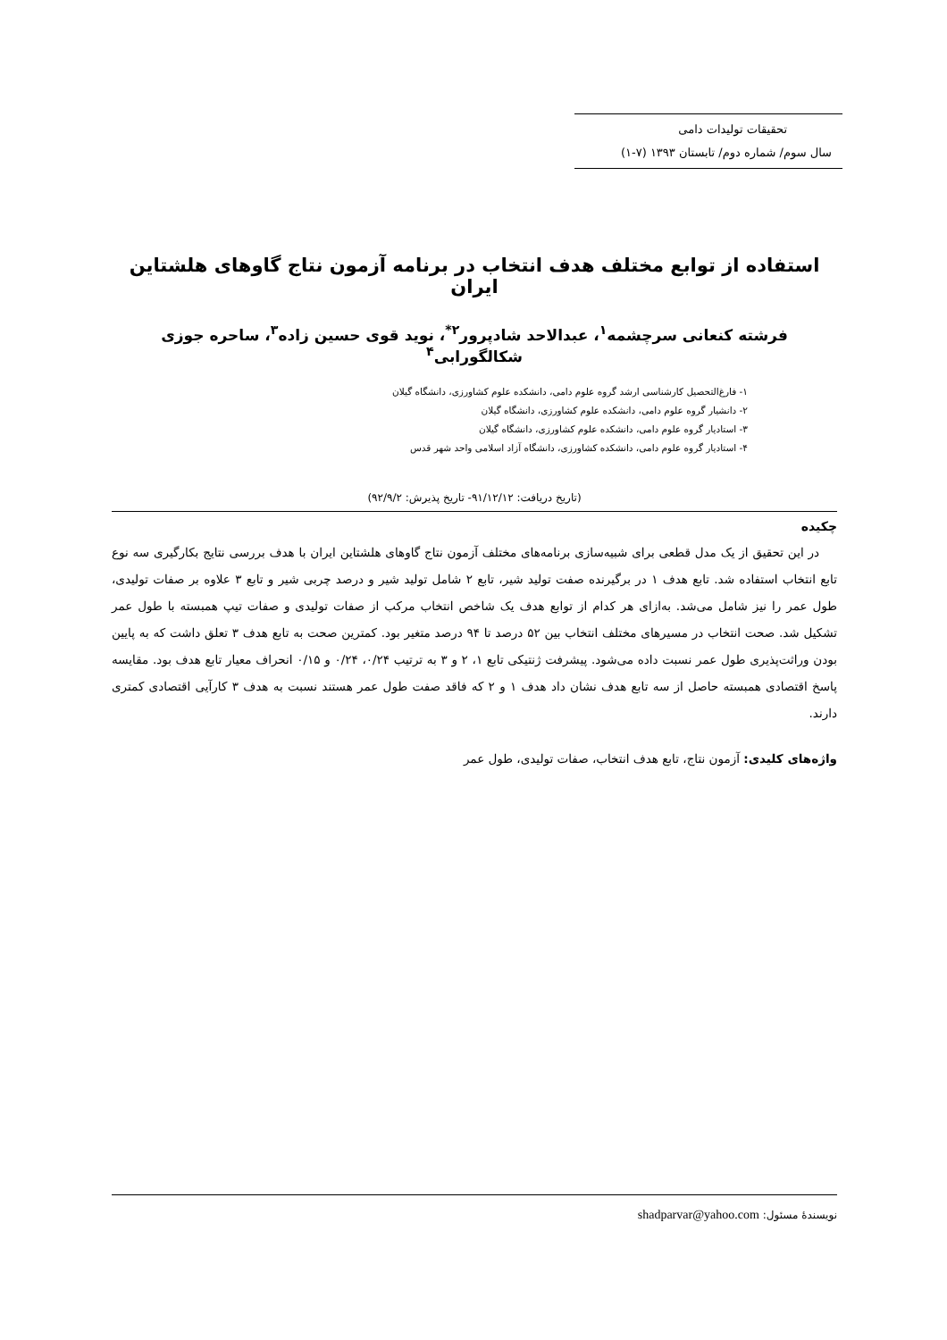تحقیقات تولیدات دامی
سال سوم/ شماره دوم/ تابستان ۱۳۹۳ (۷-۱)
استفاده از توابع مختلف هدف انتخاب در برنامه آزمون نتاج گاوهای هلشتاین ایران
فرشته کنعانی سرچشمه<sup>۱</sup>، عبدالاحد شادپرور<sup>۲*</sup>، نوید قوی حسین زاده<sup>۳</sup>، ساحره جوزی شکالگورابی<sup>۴</sup>
۱- فارغ‌التحصیل کارشناسی ارشد گروه علوم دامی، دانشکده علوم کشاورزی، دانشگاه گیلان
۲- دانشیار گروه علوم دامی، دانشکده علوم کشاورزی، دانشگاه گیلان
۳- استادیار گروه علوم دامی، دانشکده علوم کشاورزی، دانشگاه گیلان
۴- استادیار گروه علوم دامی، دانشکده کشاورزی، دانشگاه آزاد اسلامی واحد شهر قدس
(تاریخ دریافت: ۹۱/۱۲/۱۲- تاریخ پذیرش: ۹۲/۹/۲)
چکیده
در این تحقیق از یک مدل قطعی برای شبیه‌سازی برنامه‌های مختلف آزمون نتاج گاوهای هلشتاین ایران با هدف بررسی نتایج بکارگیری سه نوع تابع انتخاب استفاده شد. تابع هدف ۱ در برگیرنده صفت تولید شیر، تابع ۲ شامل تولید شیر و درصد چربی شیر و تابع ۳ علاوه بر صفات تولیدی، طول عمر را نیز شامل می‌شد. به‌ازای هر کدام از توابع هدف یک شاخص انتخاب مرکب از صفات تولیدی و صفات تیپ همبسته با طول عمر تشکیل شد. صحت انتخاب در مسیرهای مختلف انتخاب بین ۵۲ درصد تا ۹۴ درصد متغیر بود. کمترین صحت به تابع هدف ۳ تعلق داشت که به پایین بودن وراثت‌پذیری طول عمر نسبت داده می‌شود. پیشرفت ژنتیکی تابع ۱، ۲ و ۳ به ترتیب ۰/۲۴، ۰/۲۴ و ۰/۱۵ انحراف معیار تابع هدف بود. مقایسه پاسخ اقتصادی همبسته حاصل از سه تابع هدف نشان داد هدف ۱ و ۲ که فاقد صفت طول عمر هستند نسبت به هدف ۳ کارآیی اقتصادی کمتری دارند.
واژه‌های کلیدی: آزمون نتاج، تابع هدف انتخاب، صفات تولیدی، طول عمر
نویسندهٔ مسئول: shadparvar@yahoo.com